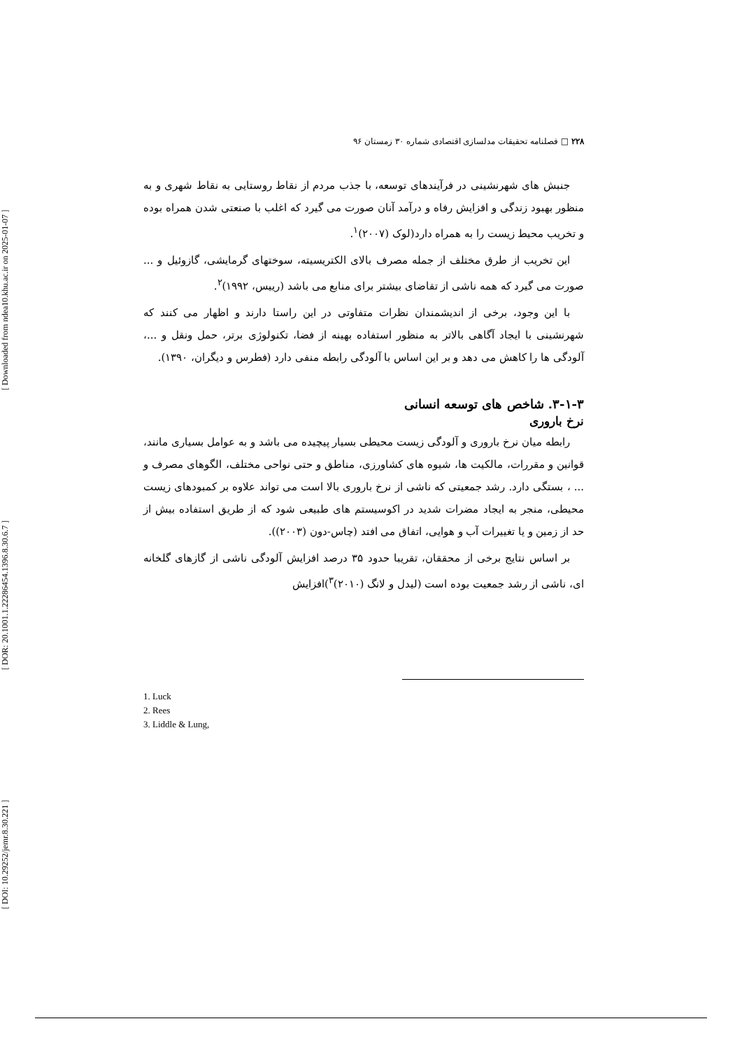[ DOI: 10.29252/jemr.8.30.221 ] [ DOR: 20.1001.1.22286454.1396.8.30.6.7 ] [ Downloaded from ndea10.khu.ac.ir on 2025-01-07 ]
۲۲۸ □ فصلنامه تحقیقات مدلسازی اقتصادی شماره ۳۰ زمستان ۹۶
جنبش های شهرنشینی در فرآیندهای توسعه، با جذب مردم از نقاط روستایی به نقاط شهری و به منظور بهبود زندگی و افزایش رفاه و درآمد آنان صورت می گیرد که اغلب با صنعتی شدن همراه بوده و تخریب محیط زیست را به همراه دارد(لوک (۲۰۰۷)<sup>۱</sup>.
این تخریب از طرق مختلف از جمله مصرف بالای الکتریسیته، سوختهای گرمایشی، گازوئیل و ... صورت می گیرد که همه ناشی از تقاضای بیشتر برای منابع می باشد (رییس، ۱۹۹۲)<sup>۲</sup>.
با این وجود، برخی از اندیشمندان نظرات متفاوتی در این راستا دارند و اظهار می کنند که شهرنشینی با ایجاد آگاهی بالاتر به منظور استفاده بهینه از فضا، تکنولوژی برتر، حمل ونقل و ...، آلودگی ها را کاهش می دهد و بر این اساس با آلودگی رابطه منفی دارد (فطرس و دیگران، ۱۳۹۰).
۳-۱-۳. شاخص های توسعه انسانی
نرخ باروری
رابطه میان نرخ باروری و آلودگی زیست محیطی بسیار پیچیده می باشد و به عوامل بسیاری مانند، قوانین و مقررات، مالکیت ها، شیوه های کشاورزی، مناطق و حتی نواحی مختلف، الگوهای مصرف و ... ، بستگی دارد. رشد جمعیتی که ناشی از نرخ باروری بالا است می تواند علاوه بر کمبودهای زیست محیطی، منجر به ایجاد مضرات شدید در اکوسیستم های طبیعی شود که از طریق استفاده بیش از حد از زمین و یا تغییرات آب و هوایی، اتفاق می افتد (چاس-دون (۲۰۰۳)).
بر اساس نتایج برخی از محققان، تقریبا حدود ۳۵ درصد افزایش آلودگی ناشی از گازهای گلخانه ای، ناشی از رشد جمعیت بوده است (لیدل و لانگ (۲۰۱۰)<sup>۳</sup>)افزایش
1. Luck
2. Rees
3. Liddle & Lung,